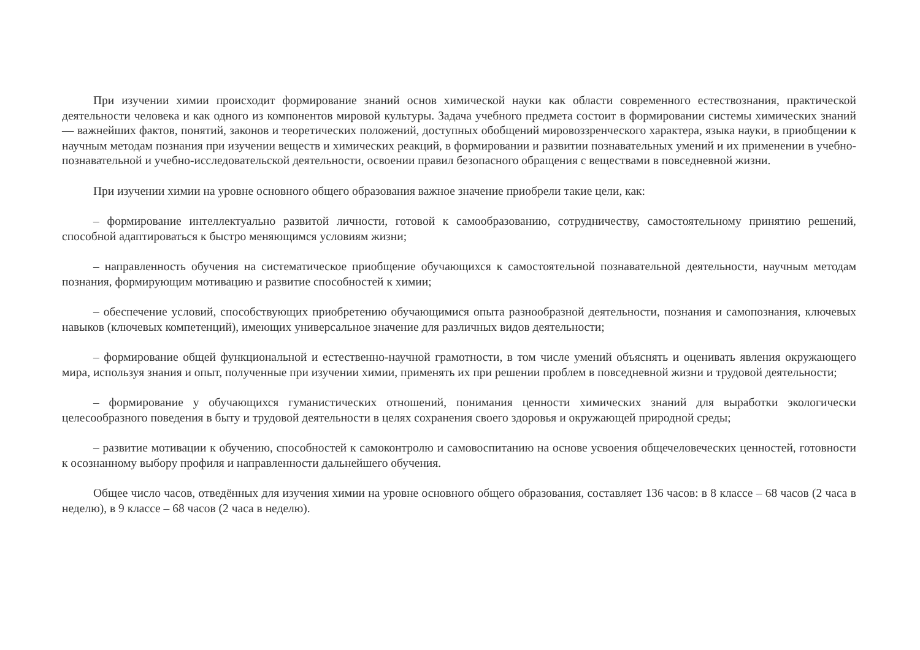При изучении химии происходит формирование знаний основ химической науки как области современного естествознания, практической деятельности человека и как одного из компонентов мировой культуры. Задача учебного предмета состоит в формировании системы химических знаний — важнейших фактов, понятий, законов и теоретических положений, доступных обобщений мировоззренческого характера, языка науки, в приобщении к научным методам познания при изучении веществ и химических реакций, в формировании и развитии познавательных умений и их применении в учебно-познавательной и учебно-исследовательской деятельности, освоении правил безопасного обращения с веществами в повседневной жизни.
При изучении химии на уровне основного общего образования важное значение приобрели такие цели, как:
– формирование интеллектуально развитой личности, готовой к самообразованию, сотрудничеству, самостоятельному принятию решений, способной адаптироваться к быстро меняющимся условиям жизни;
– направленность обучения на систематическое приобщение обучающихся к самостоятельной познавательной деятельности, научным методам познания, формирующим мотивацию и развитие способностей к химии;
– обеспечение условий, способствующих приобретению обучающимися опыта разнообразной деятельности, познания и самопознания, ключевых навыков (ключевых компетенций), имеющих универсальное значение для различных видов деятельности;
– формирование общей функциональной и естественно-научной грамотности, в том числе умений объяснять и оценивать явления окружающего мира, используя знания и опыт, полученные при изучении химии, применять их при решении проблем в повседневной жизни и трудовой деятельности;
– формирование у обучающихся гуманистических отношений, понимания ценности химических знаний для выработки экологически целесообразного поведения в быту и трудовой деятельности в целях сохранения своего здоровья и окружающей природной среды;
– развитие мотивации к обучению, способностей к самоконтролю и самовоспитанию на основе усвоения общечеловеческих ценностей, готовности к осознанному выбору профиля и направленности дальнейшего обучения.
Общее число часов, отведённых для изучения химии на уровне основного общего образования, составляет 136 часов: в 8 классе – 68 часов (2 часа в неделю), в 9 классе – 68 часов (2 часа в неделю).